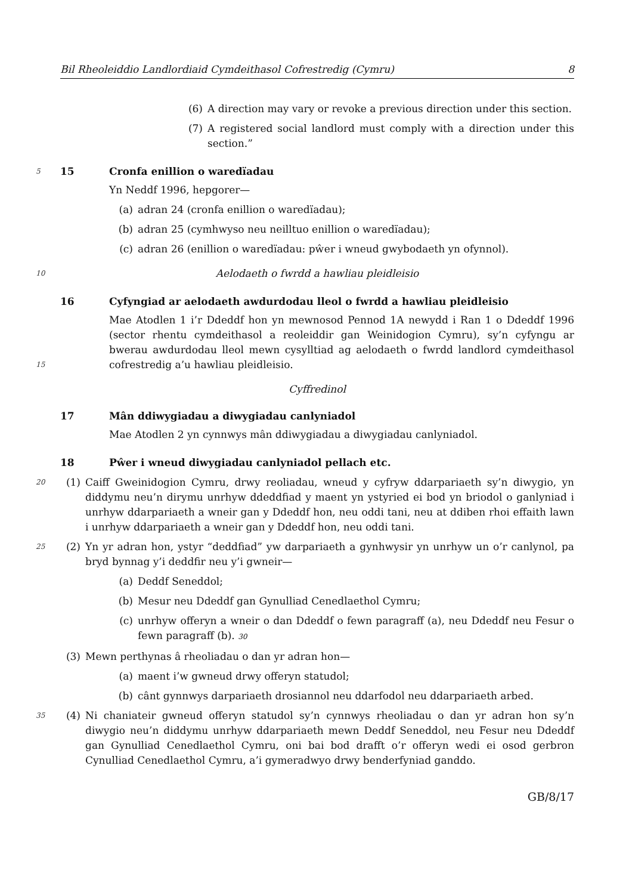Bil Rheoleiddio Landlordiaid Cymdeithasol Cofrestredig (Cymru) 8
(6) A direction may vary or revoke a previous direction under this section.
(7) A registered social landlord must comply with a direction under this section.”
5 15 Cronfa enillion o waredïadau
Yn Neddf 1996, hepgorer—
(a) adran 24 (cronfa enillion o waredïadau);
(b) adran 25 (cymhwyso neu neilltuo enillion o waredïadau);
(c) adran 26 (enillion o waredïadau: pŵer i wneud gwybodaeth yn ofynnol).
10 Aelodaeth o fwrdd a hawliau pleidleisio
16 Cyfyngiad ar aelodaeth awdurdodau lleol o fwrdd a hawliau pleidleisio
Mae Atodlen 1 i’r Ddeddf hon yn mewnosod Pennod 1A newydd i Ran 1 o Ddeddf 1996 (sector rhentu cymdeithasol a reoleiddir gan Weinidogion Cymru), sy’n cyfyngu ar bwerau awdurdodau lleol mewn cysylltiad ag aelodaeth o fwrdd landlord cymdeithasol cofrestredig a’u hawliau pleidleisio.
15
Cyffredinol
17 Mân ddiwygiadau a diwygiadau canlyniadol
Mae Atodlen 2 yn cynnwys mân ddiwygiadau a diwygiadau canlyniadol.
18 Pŵer i wneud diwygiadau canlyniadol pellach etc.
20 (1) Caiff Gweinidogion Cymru, drwy reoliadau, wneud y cyfryw ddarpariaeth sy’n diwygio, yn diddymu neu’n dirymu unrhyw ddeddfiad y maent yn ystyried ei bod yn briodol o ganlyniad i unrhyw ddarpariaeth a wneir gan y Ddeddf hon, neu oddi tani, neu at ddiben rhoi effaith lawn i unrhyw ddarpariaeth a wneir gan y Ddeddf hon, neu oddi tani.
25 (2) Yn yr adran hon, ystyr “deddfiad” yw darpariaeth a gynhwysir yn unrhyw un o’r canlynol, pa bryd bynnag y’i deddfir neu y’i gwneir—
(a) Deddf Seneddol;
(b) Mesur neu Ddeddf gan Gynulliad Cenedlaethol Cymru;
(c) unrhyw offeryn a wneir o dan Ddeddf o fewn paragraff (a), neu Ddeddf neu Fesur o fewn paragraff (b). 30
(3) Mewn perthynas â rheoliadau o dan yr adran hon—
(a) maent i’w gwneud drwy offeryn statudol;
(b) cânt gynnwys darpariaeth drosiannol neu ddarfodol neu ddarpariaeth arbed.
35 (4) Ni chaniateir gwneud offeryn statudol sy’n cynnwys rheoliadau o dan yr adran hon sy’n diwygio neu’n diddymu unrhyw ddarpariaeth mewn Deddf Seneddol, neu Fesur neu Ddeddf gan Gynulliad Cenedlaethol Cymru, oni bai bod drafft o’r offeryn wedi ei osod gerbron Cynulliad Cenedlaethol Cymru, a’i gymeradwyo drwy benderfyniad ganddo.
GB/8/17